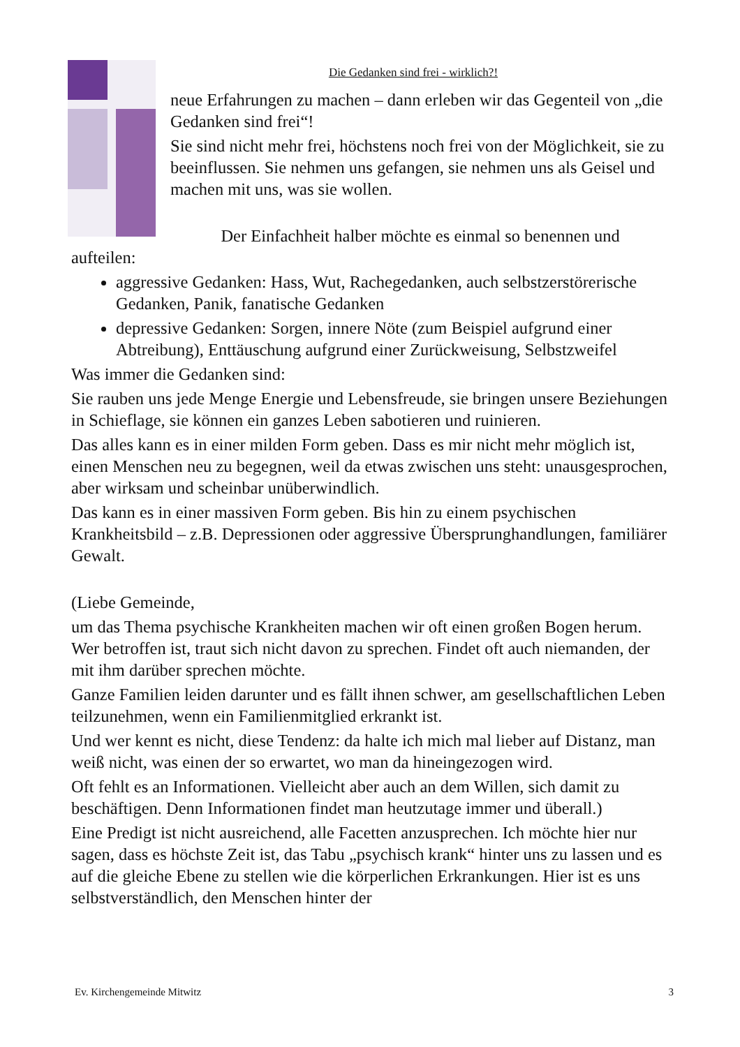Die Gedanken sind frei - wirklich?!
neue Erfahrungen zu machen – dann erleben wir das Gegenteil von „die Gedanken sind frei“!
Sie sind nicht mehr frei, höchstens noch frei von der Möglichkeit, sie zu beeinflussen. Sie nehmen uns gefangen, sie nehmen uns als Geisel und machen mit uns, was sie wollen.
Der Einfachheit halber möchte es einmal so benennen und aufteilen:
aggressive Gedanken: Hass, Wut, Rachegedanken, auch selbstzerstörerische Gedanken, Panik, fanatische Gedanken
depressive Gedanken: Sorgen, innere Nöte (zum Beispiel aufgrund einer Abtreibung), Enttäuschung aufgrund einer Zurückweisung, Selbstzweifel
Was immer die Gedanken sind:
Sie rauben uns jede Menge Energie und Lebensfreude, sie bringen unsere Beziehungen in Schieflage, sie können ein ganzes Leben sabotieren und ruinieren.
Das alles kann es in einer milden Form geben. Dass es mir nicht mehr möglich ist, einen Menschen neu zu begegnen, weil da etwas zwischen uns steht: unausgesprochen, aber wirksam und scheinbar unüberwindlich.
Das kann es in einer massiven Form geben. Bis hin zu einem psychischen Krankheitsbild – z.B. Depressionen oder aggressive Übersprunghandlungen, familiärer Gewalt.
(Liebe Gemeinde,
um das Thema psychische Krankheiten machen wir oft einen großen Bogen herum. Wer betroffen ist, traut sich nicht davon zu sprechen. Findet oft auch niemanden, der mit ihm darüber sprechen möchte.
Ganze Familien leiden darunter und es fällt ihnen schwer, am gesellschaftlichen Leben teilzunehmen, wenn ein Familienmitglied erkrankt ist.
Und wer kennt es nicht, diese Tendenz: da halte ich mich mal lieber auf Distanz, man weiß nicht, was einen der so erwartet, wo man da hineingezogen wird.
Oft fehlt es an Informationen. Vielleicht aber auch an dem Willen, sich damit zu beschäftigen. Denn Informationen findet man heutzutage immer und überall.)
Eine Predigt ist nicht ausreichend, alle Facetten anzusprechen. Ich möchte hier nur sagen, dass es höchste Zeit ist, das Tabu „psychisch krank“ hinter uns zu lassen und es auf die gleiche Ebene zu stellen wie die körperlichen Erkrankungen. Hier ist es uns selbstverständlich, den Menschen hinter der
Ev. Kirchengemeinde Mitwitz 3